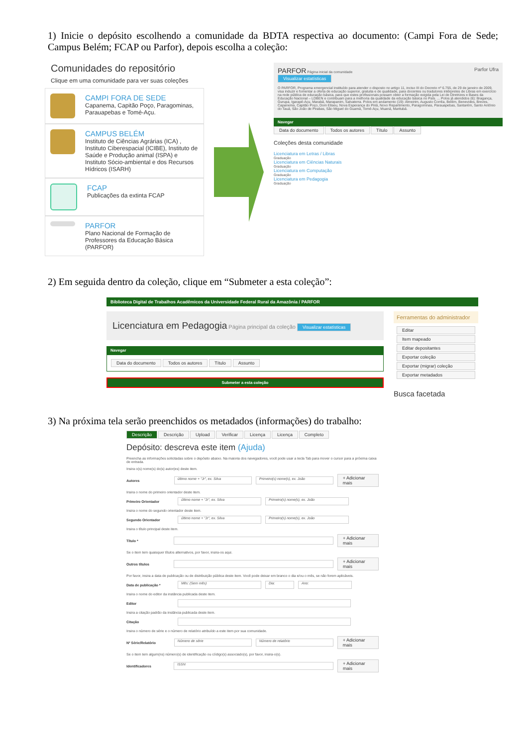1) Inicie o depósito escolhendo a comunidade da BDTA respectiva ao documento: (Campi Fora de Sede; Campus Belém; FCAP ou Parfor), depois escolha a coleção:
Comunidades do repositório
Clique em uma comunidade para ver suas coleções
CAMPI FORA DE SEDE
Capanema, Capitão Poço, Paragominas, Parauapebas e Tomé-Açu.
CAMPUS BELÉM
Instituto de Ciências Agrárias (ICA) , Instituto Ciberespacial (ICIBE), Instituto de Saúde e Produção animal (ISPA) e Instituto Sócio-ambiental e dos Recursos Hídricos (ISARH)
FCAP
Publicações da extinta FCAP
PARFOR
Plano Nacional de Formação de Professores da Educação Básica (PARFOR)
PARFOR Página inicial da comunidade Parfor Ufra
Visualizar estatísticas
O PARFOR, Programa emergencial instituído para atender o disposto no artigo 11, inciso III do Decreto nº 6.755, de 29 de janeiro de 2009, visa induzir e fomentar a oferta de educação superior, gratuita e de qualidade, para docentes ou tradutores intérpretes de Libras em exercício na rede pública de educação básica, para que estes profissionais possam obter a formação exigida pela Lei de Diretrizes e Bases da Educação Nacional – LDBEN e contribuam para a melhoria da qualidade da educação básica no País. ... Polos já atendidos (6): Bragança, Gurupa, Igarapé-Açu, Marabá, Marapanim, Salvaterra. Polos em andamento (19): Almeirim, Augusto Corrêa, Belém, Benevides, Breves, Capanema, Capitão Poço, Dom Eliseu, Nova Esperança do Piriá, Novo Repartimento, Paragominas, Parauapebas, Santarém, Santo Antônio do Tauá, São João de Pirabas, São Miguel do Guamá, Tomé-Açu, Muaná, Maritubá.
Navegar
Data do documento Todos os autores Título Assunto
Coleções desta comunidade
Licenciatura em Letras / Libras
Graduação
Licenciatura em Ciências Naturais
Graduação
Licenciatura em Computação
Graduação
Licenciatura em Pedagogia
Graduação
2) Em seguida dentro da coleção, clique em “Submeter a esta coleção”:
Biblioteca Digital de Trabalhos Acadêmicos da Universidade Federal Rural da Amazônia / PARFOR
Licenciatura em Pedagogia Página principal da coleção Visualizar estatísticas
Navegar
Data do documento Todos os autores Título Assunto
Submeter a esta coleção
Ferramentas do administrador
Editar
Item mapeado
Editar depositantes
Exportar coleção
Exportar (migrar) coleção
Exportar metadados
Busca facetada
3) Na próxima tela serão preenchidos os metadados (informações) do trabalho:
Descrição Descrição Upload Verificar Licença Licença Completo
Depósito: descreva este item (Ajuda)
Preencha as informações solicitadas sobre o depósito abaixo. Na maioria dos navegadores, você pode usar a tecla Tab para mover o cursor para a próxima caixa de entrada.
Insira o(s) nome(s) do(s) autor(es) deste item.
Autores último nome + "Jr", ex. Silva Primeiro(s) nome(s), ex. João + Adicionar mais
Insira o nome do primeiro orientador deste item.
Primeiro Orientador último nome + "Jr", ex. Silva Primeiro(s) nome(s), ex. João
Insira o nome do segundo orientador deste item.
Segundo Orientador último nome + "Jr", ex. Silva Primeiro(s) nome(s), ex. João
Insira o título principal deste item.
Título * + Adicionar mais
Se o item tem quaisquer títulos alternativos, por favor, insira-os aqui.
Outros títulos + Adicionar mais
Por favor, insira a data de publicação ou de distribuição pública deste item. Você pode deixar em branco o dia e/ou o mês, se não forem aplicáveis.
Data de publicação * Mês: (Sem mês) Dia: Ano:
Insira o nome do editor da instância publicada deste item.
Editor
Insira a citação padrão da instância publicada deste item.
Citação
Insira o número de série e o número de relatório atribuído a este item por sua comunidade.
Nº Série/Relatório Número de série Número de relatório + Adicionar mais
Se o item tem algum(ns) número(s) de identificação ou código(s) associado(s), por favor, insira-o(s).
Identificadores ISSN + Adicionar mais